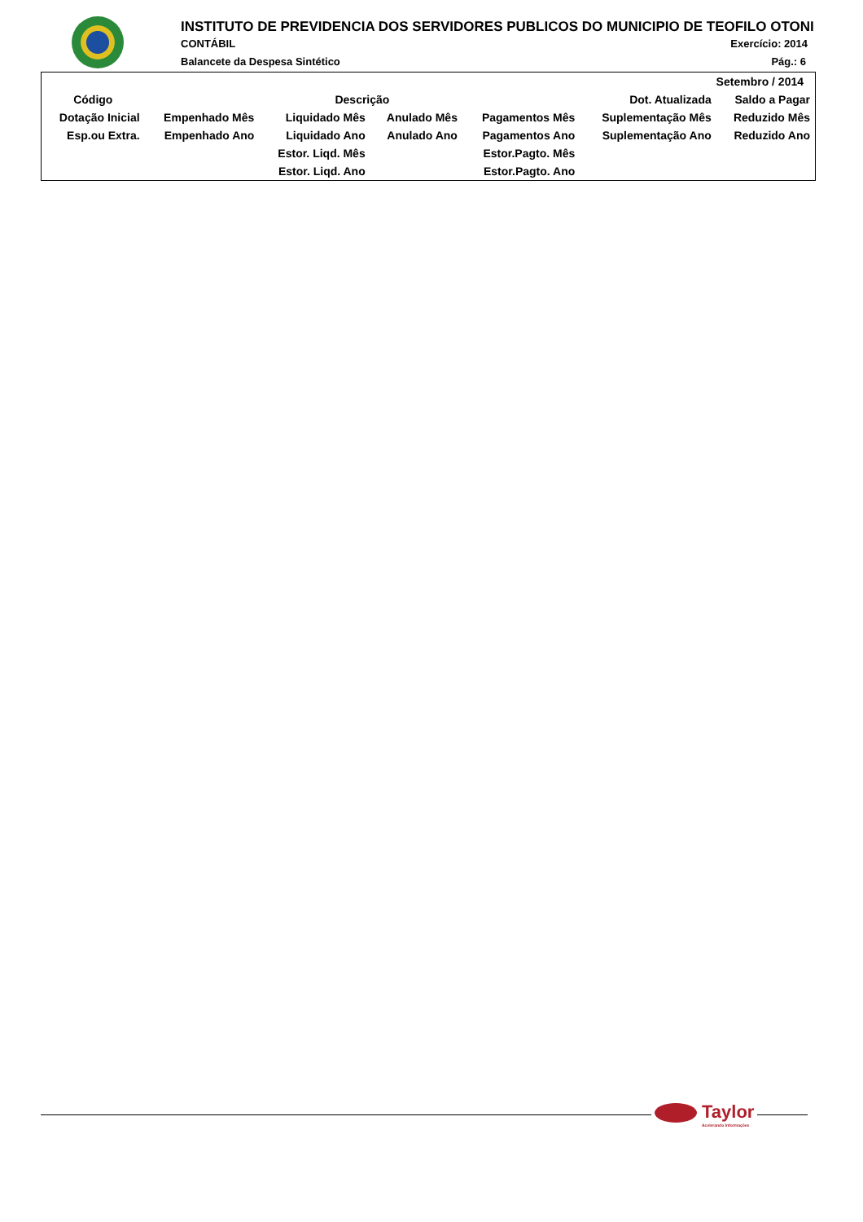INSTITUTO DE PREVIDENCIA DOS SERVIDORES PUBLICOS DO MUNICIPIO DE TEOFILO OTONI
CONTÁBIL Exercício: 2014
Balancete da Despesa Sintético Pág.: 6
| Setembro / 2014 | | | | | | |
| --- | --- | --- | --- | --- | --- | --- |
| Código | Descrição | | | | Dot. Atualizada | Saldo a Pagar |
| Dotação Inicial | Empenhado Mês | Liquidado Mês | Anulado Mês | Pagamentos Mês | Suplementação Mês | Reduzido Mês |
| Esp.ou Extra. | Empenhado Ano | Liquidado Ano | Anulado Ano | Pagamentos Ano | Suplementação Ano | Reduzido Ano |
| | | Estor. Liqd. Mês | | Estor.Pagto. Mês | | |
| | | Estor. Liqd. Ano | | Estor.Pagto. Ano | | |
Taylor
Acelerando Informações